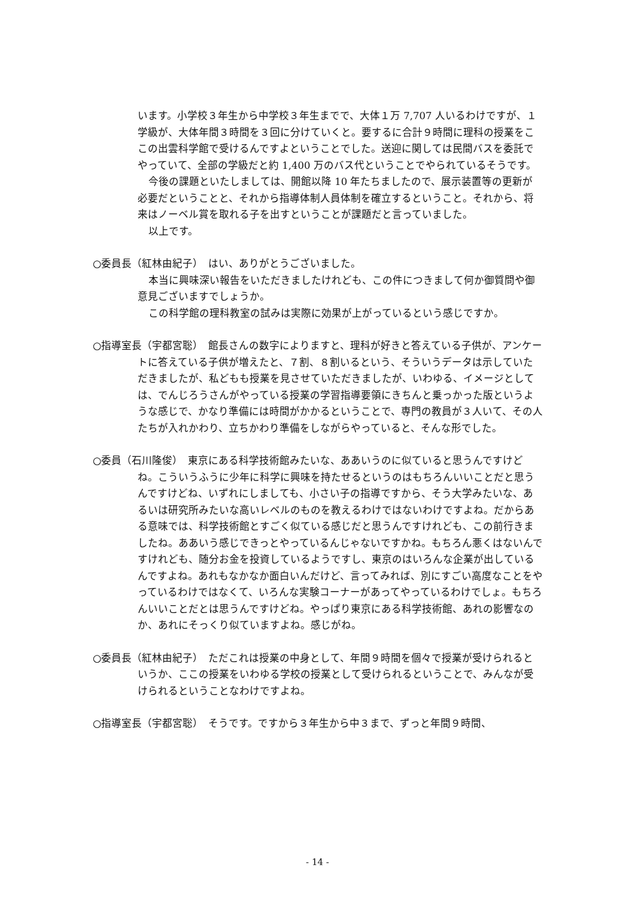います。小学校３年生から中学校３年生までで、大体１万 7,707 人いるわけですが、１学級が、大体年間３時間を３回に分けていくと。要するに合計９時間に理科の授業をここの出雲科学館で受けるんですよということでした。送迎に関しては民間バスを委託でやっていて、全部の学級だと約 1,400 万のバス代ということでやられているそうです。
今後の課題といたしましては、開館以降 10 年たちましたので、展示装置等の更新が必要だということと、それから指導体制人員体制を確立するということ。それから、将来はノーベル賞を取れる子を出すということが課題だと言っていました。
以上です。
○委員長（紅林由紀子）　はい、ありがとうございました。
本当に興味深い報告をいただきましたけれども、この件につきまして何か御質問や御意見ございますでしょうか。
この科学館の理科教室の試みは実際に効果が上がっているという感じですか。
○指導室長（宇都宮聡）　館長さんの数字によりますと、理科が好きと答えている子供が、アンケートに答えている子供が増えたと、７割、８割いるという、そういうデータは示していただきましたが、私どもも授業を見させていただきましたが、いわゆる、イメージとしては、でんじろうさんがやっている授業の学習指導要領にきちんと乗っかった版というような感じで、かなり準備には時間がかかるということで、専門の教員が３人いて、その人たちが入れかわり、立ちかわり準備をしながらやっていると、そんな形でした。
○委員（石川隆俊）　東京にある科学技術館みたいな、ああいうのに似ていると思うんですけどね。こういうふうに少年に科学に興味を持たせるというのはもちろんいいことだと思うんですけどね、いずれにしましても、小さい子の指導ですから、そう大学みたいな、あるいは研究所みたいな高いレベルのものを教えるわけではないわけですよね。だからある意味では、科学技術館とすごく似ている感じだと思うんですけれども、この前行きましたね。ああいう感じできっとやっているんじゃないですかね。もちろん悪くはないんですけれども、随分お金を投資しているようですし、東京のはいろんな企業が出しているんですよね。あれもなかなか面白いんだけど、言ってみれば、別にすごい高度なことをやっているわけではなくて、いろんな実験コーナーがあってやっているわけでしょ。もちろんいいことだとは思うんですけどね。やっぱり東京にある科学技術館、あれの影響なのか、あれにそっくり似ていますよね。感じがね。
○委員長（紅林由紀子）　ただこれは授業の中身として、年間９時間を個々で授業が受けられるというか、ここの授業をいわゆる学校の授業として受けられるということで、みんなが受けられるということなわけですよね。
○指導室長（宇都宮聡）　そうです。ですから３年生から中３まで、ずっと年間９時間、
- 14 -